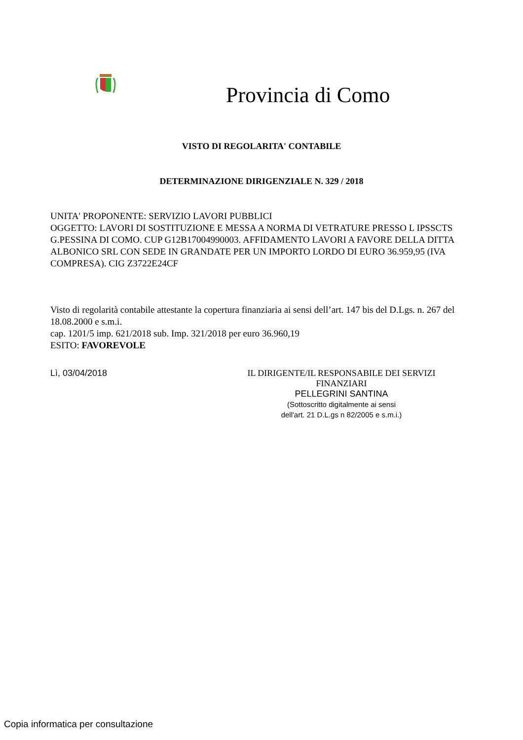Provincia di Como
VISTO DI REGOLARITA' CONTABILE
DETERMINAZIONE DIRIGENZIALE N. 329 / 2018
UNITA' PROPONENTE: SERVIZIO LAVORI PUBBLICI
OGGETTO: LAVORI DI SOSTITUZIONE E MESSA A NORMA DI VETRATURE PRESSO L IPSSCTS G.PESSINA DI COMO. CUP G12B17004990003. AFFIDAMENTO LAVORI A FAVORE DELLA DITTA ALBONICO SRL CON SEDE IN GRANDATE PER UN IMPORTO LORDO DI EURO 36.959,95 (IVA COMPRESA). CIG Z3722E24CF
Visto di regolarità contabile attestante la copertura finanziaria ai sensi dell’art. 147 bis del D.Lgs. n. 267 del 18.08.2000 e s.m.i.
cap. 1201/5 imp. 621/2018 sub. Imp. 321/2018 per euro 36.960,19
ESITO: FAVOREVOLE
Lì, 03/04/2018 IL DIRIGENTE/IL RESPONSABILE DEI SERVIZI FINANZIARI
PELLEGRINI SANTINA
(Sottoscritto digitalmente ai sensi
dell'art. 21 D.L.gs n 82/2005 e s.m.i.)
Copia informatica per consultazione